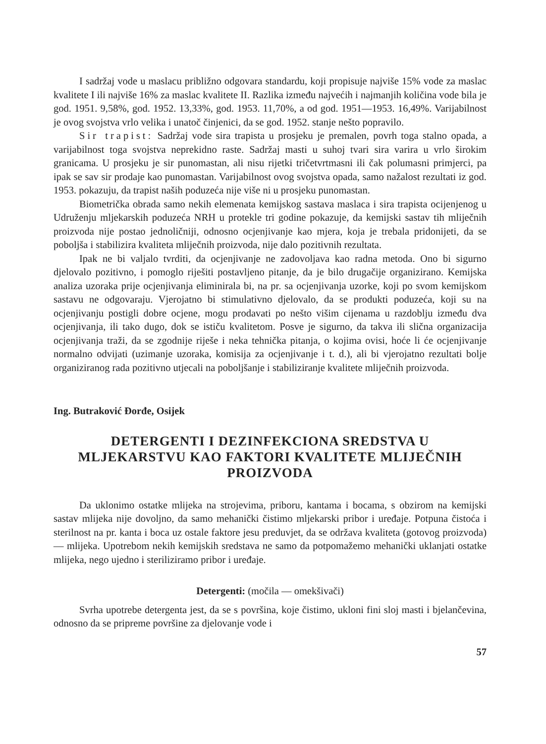I sadržaj vode u maslacu približno odgovara standardu, koji propisuje najviše 15% vode za maslac kvalitete I ili najviše 16% za maslac kvalitete II. Razlika između najvećih i najmanjih količina vode bila je god. 1951. 9,58%, god. 1952. 13,33%, god. 1953. 11,70%, a od god. 1951—1953. 16,49%. Varijabilnost je ovog svojstva vrlo velika i unatoč činjenici, da se god. 1952. stanje nešto popravilo.
Sir trapist: Sadržaj vode sira trapista u prosjeku je premalen, povrh toga stalno opada, a varijabilnost toga svojstva neprekidno raste. Sadržaj masti u suhoj tvari sira varira u vrlo širokim granicama. U prosjeku je sir punomastan, ali nisu rijetki tričetvrtmasni ili čak polumasni primjerci, pa ipak se sav sir prodaje kao punomastan. Varijabilnost ovog svojstva opada, samo nažalost rezultati iz god. 1953. pokazuju, da trapist naših poduzeća nije više ni u prosjeku punomastan.
Biometrička obrada samo nekih elemenata kemijskog sastava maslaca i sira trapista ocijenjenog u Udruženju mljekarskih poduzeća NRH u protekle tri godine pokazuje, da kemijski sastav tih mliječnih proizvoda nije postao jednoličniji, odnosno ocjenjivanje kao mjera, koja je trebala pridonijeti, da se poboljša i stabilizira kvaliteta mliječnih proizvoda, nije dalo pozitivnih rezultata.
Ipak ne bi valjalo tvrditi, da ocjenjivanje ne zadovoljava kao radna metoda. Ono bi sigurno djelovalo pozitivno, i pomoglo riješiti postavljeno pitanje, da je bilo drugačije organizirano. Kemijska analiza uzoraka prije ocjenjivanja eliminirala bi, na pr. sa ocjenjivanja uzorke, koji po svom kemijskom sastavu ne odgovaraju. Vjerojatno bi stimulativno djelovalo, da se produkti poduzeća, koji su na ocjenjivanju postigli dobre ocjene, mogu prodavati po nešto višim cijenama u razdoblju između dva ocjenjivanja, ili tako dugo, dok se ističu kvalitetom. Posve je sigurno, da takva ili slična organizacija ocjenjivanja traži, da se zgodnije riješe i neka tehnička pitanja, o kojima ovisi, hoće li će ocjenjivanje normalno odvijati (uzimanje uzoraka, komisija za ocjenjivanje i t. d.), ali bi vjerojatno rezultati bolje organiziranog rada pozitivno utjecali na poboljšanje i stabiliziranje kvalitete mliječnih proizvoda.
Ing. Butraković Đorđe, Osijek
DETERGENTI I DEZINFEKCIONA SREDSTVA U MLJEKARSTVU KAO FAKTORI KVALITETE MLIJEČNIH PROIZVODA
Da uklonimo ostatke mlijeka na strojevima, priboru, kantama i bocama, s obzirom na kemijski sastav mlijeka nije dovoljno, da samo mehanički čistimo mljekarski pribor i uređaje. Potpuna čistoća i sterilnost na pr. kanta i boca uz ostale faktore jesu preduvjet, da se održava kvaliteta (gotovog proizvoda) — mlijeka. Upotrebom nekih kemijskih sredstava ne samo da potpomažemo mehanički uklanjati ostatke mlijeka, nego ujedno i steriliziramo pribor i uređaje.
Detergenti: (močila — omekšivači)
Svrha upotrebe detergenta jest, da se s površina, koje čistimo, ukloni fini sloj masti i bjelančevina, odnosno da se pripreme površine za djelovanje vode i
57